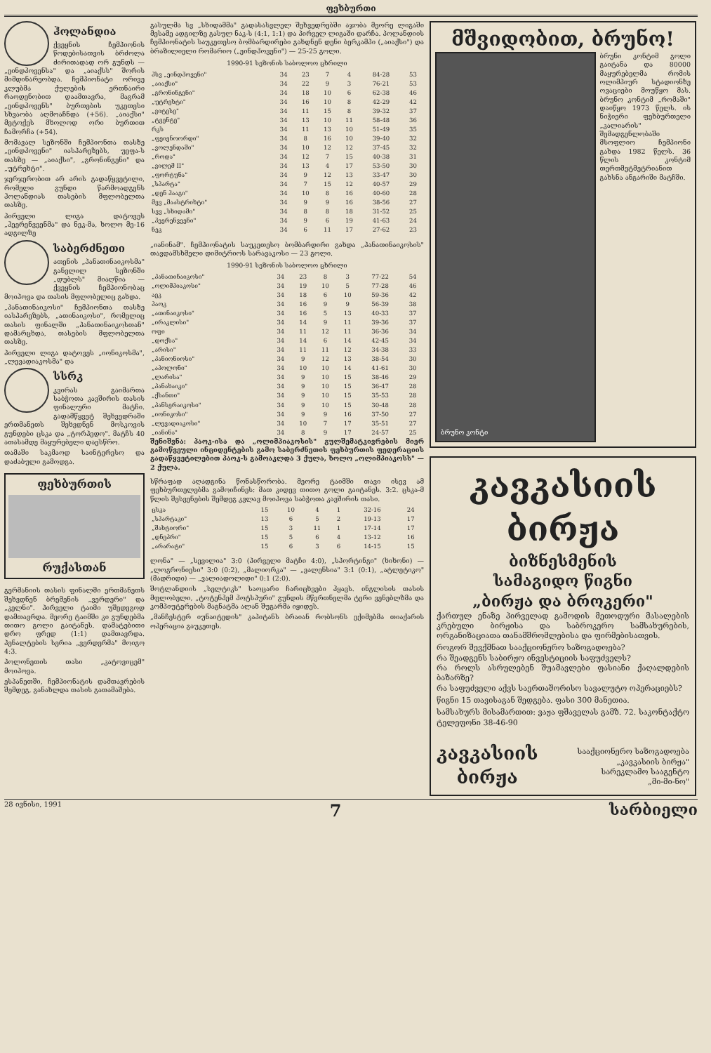ფეხბურთი
ჰოლანდია
ქვეყნის ჩემპიონის წოდებისათვის ბრძოლა ძირითადად ორ გუნდს — „ეინდჰოვენსა" და „აიაქსს" შორის მიმდინარეობდა. ჩემპიონატი ორივე კლუბმა ქულების ერთნაირი რაოდენობით დაამთავრა, მაგრამ „ეინდჰოვენს" ბურთების უკეთესი სხვაობა აღმოაჩნდა (+56). „აიაქსი" მეტოქეს მხოლოდ ორი ბურთით ჩამორჩა (+54).
მომავალ სეზონში ჩემპიონთა თასზე „ეინდჰოვენი" იასპარეზებს, უეფა-ს თასზე — „აიაქსი", „გრონინგენი" და „უტრეხტი".
ჯერჯერობით არ არის გადაწყვეტილი, რომელი გუნდი წარმოადგენს ჰოლანდიას თასების მფლობელთა თასზე.
პირველი ლიგა დატოვეს „ჰეერენვეენმა" და ნეკ-მა, ხოლო მე-16 ადგილზე
საბერძნეთი
ათენის „პანათინაიკოსმა" განვლილ სეზონში „დუბლს" მიაღწია — ქვეყნის ჩემპიონობაც მოიპოვა და თასის მფლობელიც გახდა.
„პანათინაიკოსი" ჩემპიონთა თასზე იასპარეზებს, „ათინაიკოსი", რომელიც თასის ფინალში „პანათინაიკოსთან" დამარცხდა, თასების მფლობელთა თასზე.
პირველი ლიგა დატოვეს „იონიკოსმა", „ლევადიაკოსმა" და
სსრკ
კვირას გაიმართა საბჭოთა კავშირის თასის ფინალური მატჩი. გადამწყვეტ შეხვედრაში ერთმანეთს შეხვდნენ მოსკოვის გუნდები ცსკა და „ტორპედო". მატჩს 40 ათასამდე მაყურებელი დაესწრო.
თამაში საკმაოდ საინტერესო და დაძაბული გამოდგა.
ფეხბურთის
რუქასთან
გერმანიის თასის ფინალში ერთმანეთს შეხვდნენ ბრემენის „ვერდერი" და „კელნი". პირველი ტაიმი უშედეგოდ დამთავრდა. მეორე ტაიმში კი გუნდებმა თითო გოლი გაიტანეს. დამატებითი დრო ფრედ (1:1) დამთავრდა. პენალტების სერია „ვერდერმა" მოიგო 4:3.
პოლონეთის თასი „კატოვიცემ" მოიპოვა.
ესპანეთში, ჩემპიონატის დამთავრების შემდეგ, განახლდა თასის გათამაშება.
გასულმა სვ „სხიდამმა" გადასასვლელ შეხვედრებში აჯობა მეორე ლიგაში მესამე ადგილზე გასულ ნაკ-ს (4:1, 1:1) და პირველ ლიგაში დარჩა. პოლანდიის ჩემპიონატის საუკეთესო ბომბარდირები გახდნენ დენი ბერკამპი („აიაქსი") და ბრაზილიელი რომარიო („ეინდჰოვენი") — 25-25 გოლი.
1990-91 სეზონის საბოლოო ცხრილი
| პსვ „ეინდჰოვენი" | 34 | 23 | 7 | 4 | 84-28 | 53 |
| „აიაქსი" | 34 | 22 | 9 | 3 | 76-21 | 53 |
| „გრონინგენი" | 34 | 18 | 10 | 6 | 62-38 | 46 |
| „უტრეხტი" | 34 | 16 | 10 | 8 | 42-29 | 42 |
| „ვიტესე" | 34 | 11 | 15 | 8 | 39-32 | 37 |
| „ტვენტე" | 34 | 13 | 10 | 11 | 58-48 | 36 |
| რკს | 34 | 11 | 13 | 10 | 51-49 | 35 |
| „ფეიენოორდი" | 34 | 8 | 16 | 10 | 39-40 | 32 |
| „ვოლენდამი" | 34 | 10 | 12 | 12 | 37-45 | 32 |
| „როდა" | 34 | 12 | 7 | 15 | 40-38 | 31 |
| „ვილემ II" | 34 | 13 | 4 | 17 | 53-50 | 30 |
| „ფორტუნა" | 34 | 9 | 12 | 13 | 33-47 | 30 |
| „სპარტა" | 34 | 7 | 15 | 12 | 40-57 | 29 |
| „დენ ჰააგი" | 34 | 10 | 8 | 16 | 40-60 | 28 |
| მვვ „მაასტრიხტი" | 34 | 9 | 9 | 16 | 38-56 | 27 |
| სვვ „სხიდამი" | 34 | 8 | 8 | 18 | 31-52 | 25 |
| „ჰეერენვეენი" | 34 | 9 | 6 | 19 | 41-63 | 24 |
| ნეკ | 34 | 6 | 11 | 17 | 27-62 | 23 |
„იანინამ". ჩემპიონატის საუკეთესო ბომბარდირი გახდა „პანათინაიკოსის" თავდამსხმელი დიმიტრიოს სარავაკოსი — 23 გოლი.
1990-91 სეზონის საბოლოო ცხრილი
| „პანათინაიკოსი" | 34 | 23 | 8 | 3 | 77-22 | 54 |
| „ოლიმპიაკოსი" | 34 | 19 | 10 | 5 | 77-28 | 46 |
| აეკ | 34 | 18 | 6 | 10 | 59-36 | 42 |
| პაოკ | 34 | 16 | 9 | 9 | 56-39 | 38 |
| „ათინაიკოსი" | 34 | 16 | 5 | 13 | 40-33 | 37 |
| „ირაკლისი" | 34 | 14 | 9 | 11 | 39-36 | 37 |
| ოფი | 34 | 11 | 12 | 11 | 36-36 | 34 |
| „დოქსა" | 34 | 14 | 6 | 14 | 42-45 | 34 |
| „არისი" | 34 | 11 | 11 | 12 | 34-38 | 33 |
| „პანიონიოსი" | 34 | 9 | 12 | 13 | 38-54 | 30 |
| „აპოლონი" | 34 | 10 | 10 | 14 | 41-61 | 30 |
| „ლარისა" | 34 | 9 | 10 | 15 | 38-46 | 29 |
| „პანახაიკი" | 34 | 9 | 10 | 15 | 36-47 | 28 |
| „ქსანთი" | 34 | 9 | 10 | 15 | 35-53 | 28 |
| „პანსერაიკოსი" | 34 | 9 | 10 | 15 | 30-48 | 28 |
| „იონიკოსი" | 34 | 9 | 9 | 16 | 37-50 | 27 |
| „ლევადიაკოსი" | 34 | 10 | 7 | 17 | 35-51 | 27 |
| „იანინა" | 34 | 8 | 9 | 17 | 24-57 | 25 |
შენიშვნა: პაოკ-ისა და „ოლიმპიაკოსის" გულშემატკივრების მიერ გამოწვეული ინციდენტების გამო საბერძნეთის ფეხბურთის ფედერაციის გადაწყვეტილებით პაოკ-ს გამოაკლდა 3 ქულა, ხოლო „ოლიმპიაკოსს" — 2 ქულა.
სწრაფად აღადგინა წონასწორობა. მეორე ტაიმში თავი ისევ ამ ფეხბურთელებმა გამოიჩინეს: მათ კიდევ თითო გოლი გაიტანეს. 3:2. ცსკა-მ წლის შესვენების შემდეგ კვლავ მოიპოვა საბჭოთა კავშირის თასი.
| ცსკა | 15 | 10 | 4 | 1 | 32-16 | 24 |
| „სპარტაკი" | 13 | 6 | 5 | 2 | 19-13 | 17 |
| „შახტიორი" | 15 | 3 | 11 | 1 | 17-14 | 17 |
| „დნეპრი" | 15 | 5 | 6 | 4 | 13-12 | 16 |
| „არარატი" | 15 | 6 | 3 | 6 | 14-15 | 15 |
ლონა" — „სევილია" 3:0 (პირველი მატჩი 4:0), „სპორტინგი" (ხიხონი) — „ლოგრონიესი" 3:0 (0:2), „მალიორკა" — „ვალენსია" 3:1 (0:1), „ატლეტიკო" (მადრიდი) — „ვალიადოლიდი" 0:1 (2:0).
შოტლანდიის „სელტიკს" საოცარი ჩარიცხვები ჰყავს. ინგლისის თასის მფლობელი, „ტოტენჰემ ჰოტსპური" გუნდის მწვრთნელმა ტერი ვენებლზმა და კომპიუტერების მაგნატმა ალან შუგარმა იყიდეს.
„მანჩესტერ იუნაიტედის" კაპიტანს ბრაიან რობსონს ექიმებმა თიაქარის ოპერაცია გაუკეთეს.
მშვიდობით, ბრუნო!
ბრუნო კონტი
ბრუნი კონტიმ გოლი გაიტანა და 80000 მაყურებელმა რომის ოლიმპიურ სტადიონზე ოვაციები მოუწყო მას. ბრუნო კონტიმ „რომაში" დაიწყო 1973 წელს. ის ნიჭიერი ფეხბურთელი „კალიარის" შემადგენლობაში მსოფლიო ჩემპიონი გახდა 1982 წელს. 36 წლის კონტიმ თერთმეტმეტრიანით გახსნა ანგარიში მატჩში.
კავკასიის ბირჟა
ბიზნესმენის
სამაგიდო წიგნი
„ბირჟა და ბროკერი"
ქართულ ენაზე პირველად გამოდის მეთოდური მასალების კრებული ბირჟისა და საბროკერო სამსახურების, ორგანიზაციათა თანამშრომლებისა და ფირმებისათვის.
როგორ შევქმნათ სააქციონერო საზოგადოება?
რა შეადგენს საბირჟო ინვესტიციის საფუძველს?
რა როლს ასრულებენ შუამავლები ფასიანი ქაღალდების ბაზარზე?
რა საფუძველი აქვს საერთაშორისო სავალუტო ოპერაციებს?
წიგნი 15 თავისაგან შედგება. ფასი 300 მანეთია.
სამსახურს მისამართით: ვაჟა ფშაველას გამზ. 72. საკონტაქტო ტელეფონი 38-46-90
კავკასიის
ბირჟა
სააქციონერო საზოგადოება
„კავკასიის ბირჟა"
სარეკლამო სააგენტო
„მი-მი-ნო"
28 ივნისი, 1991 7 სარბიელი